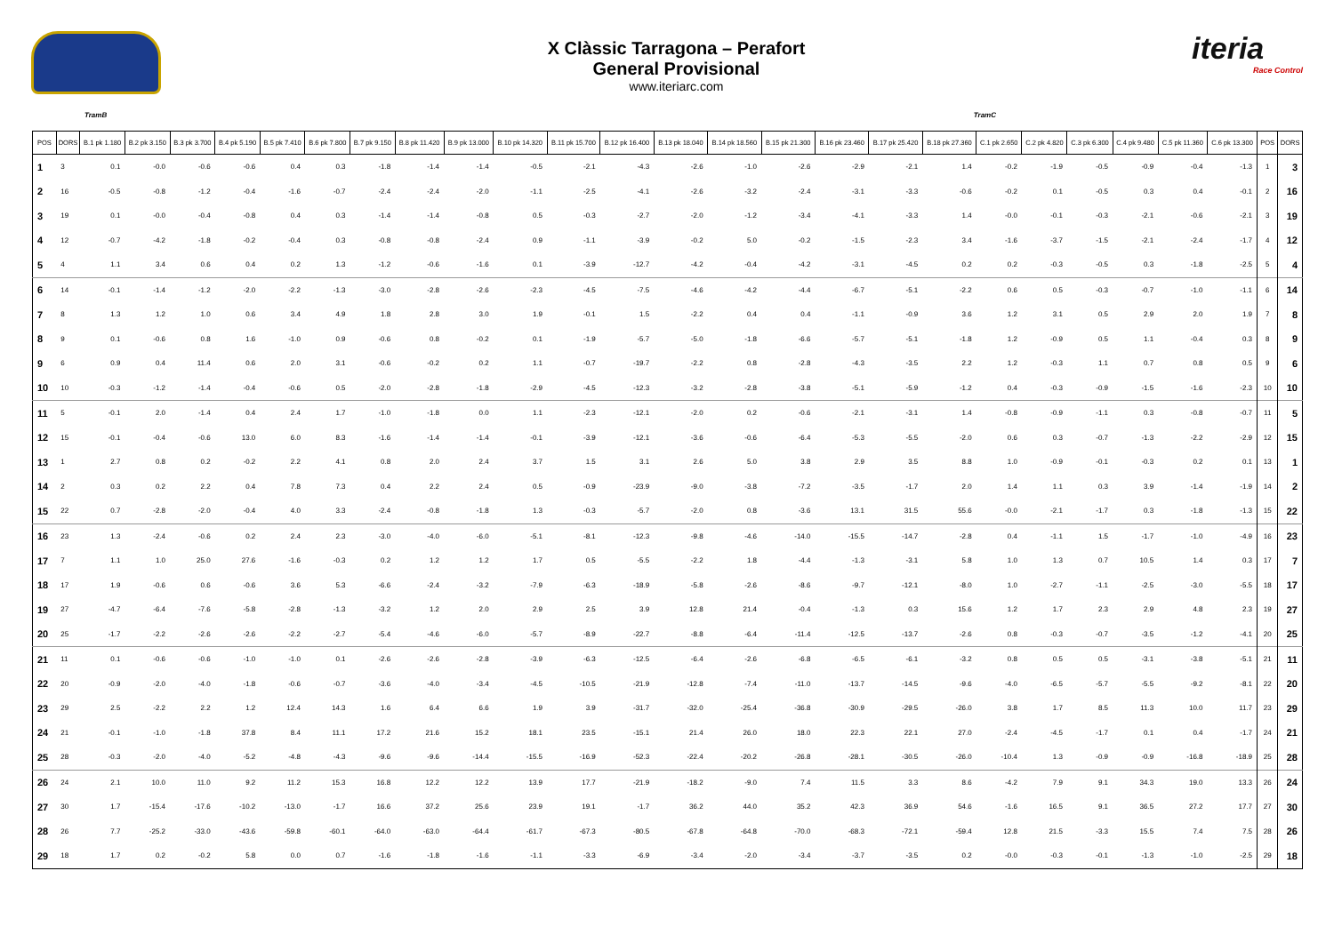X Clàssic Tarragona – Perafort
General Provisional
www.iteriarc.com
iteria
Race Control
TramB TramC
| POS | DORS | B.1 pk 1.180 | B.2 pk 3.150 | B.3 pk 3.700 | B.4 pk 5.190 | B.5 pk 7.410 | B.6 pk 7.800 | B.7 pk 9.150 | B.8 pk 11.420 | B.9 pk 13.000 | B.10 pk 14.320 | B.11 pk 15.700 | B.12 pk 16.400 | B.13 pk 18.040 | B.14 pk 18.560 | B.15 pk 21.300 | B.16 pk 23.460 | B.17 pk 25.420 | B.18 pk 27.360 | C.1 pk 2.650 | C.2 pk 4.820 | C.3 pk 6.300 | C.4 pk 9.480 | C.5 pk 11.360 | C.6 pk 13.300 | POS | DORS |
| --- | --- | --- | --- | --- | --- | --- | --- | --- | --- | --- | --- | --- | --- | --- | --- | --- | --- | --- | --- | --- | --- | --- | --- | --- | --- | --- | --- |
| 1 | 3 | 0.1 | -0.0 | -0.6 | -0.6 | 0.4 | 0.3 | -1.8 | -1.4 | -1.4 | -0.5 | -2.1 | -4.3 | -2.6 | -1.0 | -2.6 | -2.9 | -2.1 | 1.4 | -0.2 | -1.9 | -0.5 | -0.9 | -0.4 | -1.3 | 1 | 3 |
| 2 | 16 | -0.5 | -0.8 | -1.2 | -0.4 | -1.6 | -0.7 | -2.4 | -2.4 | -2.0 | -1.1 | -2.5 | -4.1 | -2.6 | -3.2 | -2.4 | -3.1 | -3.3 | -0.6 | -0.2 | 0.1 | -0.5 | 0.3 | 0.4 | -0.1 | 2 | 16 |
| 3 | 19 | 0.1 | -0.0 | -0.4 | -0.8 | 0.4 | 0.3 | -1.4 | -1.4 | -0.8 | 0.5 | -0.3 | -2.7 | -2.0 | -1.2 | -3.4 | -4.1 | -3.3 | 1.4 | -0.0 | -0.1 | -0.3 | -2.1 | -0.6 | -2.1 | 3 | 19 |
| 4 | 12 | -0.7 | -4.2 | -1.8 | -0.2 | -0.4 | 0.3 | -0.8 | -0.8 | -2.4 | 0.9 | -1.1 | -3.9 | -0.2 | 5.0 | -0.2 | -1.5 | -2.3 | 3.4 | -1.6 | -3.7 | -1.5 | -2.1 | -2.4 | -1.7 | 4 | 12 |
| 5 | 4 | 1.1 | 3.4 | 0.6 | 0.4 | 0.2 | 1.3 | -1.2 | -0.6 | -1.6 | 0.1 | -3.9 | -12.7 | -4.2 | -0.4 | -4.2 | -3.1 | -4.5 | 0.2 | 0.2 | -0.3 | -0.5 | 0.3 | -1.8 | -2.5 | 5 | 4 |
| 6 | 14 | -0.1 | -1.4 | -1.2 | -2.0 | -2.2 | -1.3 | -3.0 | -2.8 | -2.6 | -2.3 | -4.5 | -7.5 | -4.6 | -4.2 | -4.4 | -6.7 | -5.1 | -2.2 | 0.6 | 0.5 | -0.3 | -0.7 | -1.0 | -1.1 | 6 | 14 |
| 7 | 8 | 1.3 | 1.2 | 1.0 | 0.6 | 3.4 | 4.9 | 1.8 | 2.8 | 3.0 | 1.9 | -0.1 | 1.5 | -2.2 | 0.4 | 0.4 | -1.1 | -0.9 | 3.6 | 1.2 | 3.1 | 0.5 | 2.9 | 2.0 | 1.9 | 7 | 8 |
| 8 | 9 | 0.1 | -0.6 | 0.8 | 1.6 | -1.0 | 0.9 | -0.6 | 0.8 | -0.2 | 0.1 | -1.9 | -5.7 | -5.0 | -1.8 | -6.6 | -5.7 | -5.1 | -1.8 | 1.2 | -0.9 | 0.5 | 1.1 | -0.4 | 0.3 | 8 | 9 |
| 9 | 6 | 0.9 | 0.4 | 11.4 | 0.6 | 2.0 | 3.1 | -0.6 | -0.2 | 0.2 | 1.1 | -0.7 | -19.7 | -2.2 | 0.8 | -2.8 | -4.3 | -3.5 | 2.2 | 1.2 | -0.3 | 1.1 | 0.7 | 0.8 | 0.5 | 9 | 6 |
| 10 | 10 | -0.3 | -1.2 | -1.4 | -0.4 | -0.6 | 0.5 | -2.0 | -2.8 | -1.8 | -2.9 | -4.5 | -12.3 | -3.2 | -2.8 | -3.8 | -5.1 | -5.9 | -1.2 | 0.4 | -0.3 | -0.9 | -1.5 | -1.6 | -2.3 | 10 | 10 |
| 11 | 5 | -0.1 | 2.0 | -1.4 | 0.4 | 2.4 | 1.7 | -1.0 | -1.8 | 0.0 | 1.1 | -2.3 | -12.1 | -2.0 | 0.2 | -0.6 | -2.1 | -3.1 | 1.4 | -0.8 | -0.9 | -1.1 | 0.3 | -0.8 | -0.7 | 11 | 5 |
| 12 | 15 | -0.1 | -0.4 | -0.6 | 13.0 | 6.0 | 8.3 | -1.6 | -1.4 | -1.4 | -0.1 | -3.9 | -12.1 | -3.6 | -0.6 | -6.4 | -5.3 | -5.5 | -2.0 | 0.6 | 0.3 | -0.7 | -1.3 | -2.2 | -2.9 | 12 | 15 |
| 13 | 1 | 2.7 | 0.8 | 0.2 | -0.2 | 2.2 | 4.1 | 0.8 | 2.0 | 2.4 | 3.7 | 1.5 | 3.1 | 2.6 | 5.0 | 3.8 | 2.9 | 3.5 | 8.8 | 1.0 | -0.9 | -0.1 | -0.3 | 0.2 | 0.1 | 13 | 1 |
| 14 | 2 | 0.3 | 0.2 | 2.2 | 0.4 | 7.8 | 7.3 | 0.4 | 2.2 | 2.4 | 0.5 | -0.9 | -23.9 | -9.0 | -3.8 | -7.2 | -3.5 | -1.7 | 2.0 | 1.4 | 1.1 | 0.3 | 3.9 | -1.4 | -1.9 | 14 | 2 |
| 15 | 22 | 0.7 | -2.8 | -2.0 | -0.4 | 4.0 | 3.3 | -2.4 | -0.8 | -1.8 | 1.3 | -0.3 | -5.7 | -2.0 | 0.8 | -3.6 | 13.1 | 31.5 | 55.6 | -0.0 | -2.1 | -1.7 | 0.3 | -1.8 | -1.3 | 15 | 22 |
| 16 | 23 | 1.3 | -2.4 | -0.6 | 0.2 | 2.4 | 2.3 | -3.0 | -4.0 | -6.0 | -5.1 | -8.1 | -12.3 | -9.8 | -4.6 | -14.0 | -15.5 | -14.7 | -2.8 | 0.4 | -1.1 | 1.5 | -1.7 | -1.0 | -4.9 | 16 | 23 |
| 17 | 7 | 1.1 | 1.0 | 25.0 | 27.6 | -1.6 | -0.3 | 0.2 | 1.2 | 1.2 | 1.7 | 0.5 | -5.5 | -2.2 | 1.8 | -4.4 | -1.3 | -3.1 | 5.8 | 1.0 | 1.3 | 0.7 | 10.5 | 1.4 | 0.3 | 17 | 7 |
| 18 | 17 | 1.9 | -0.6 | 0.6 | -0.6 | 3.6 | 5.3 | -6.6 | -2.4 | -3.2 | -7.9 | -6.3 | -18.9 | -5.8 | -2.6 | -8.6 | -9.7 | -12.1 | -8.0 | 1.0 | -2.7 | -1.1 | -2.5 | -3.0 | -5.5 | 18 | 17 |
| 19 | 27 | -4.7 | -6.4 | -7.6 | -5.8 | -2.8 | -1.3 | -3.2 | 1.2 | 2.0 | 2.9 | 2.5 | 3.9 | 12.8 | 21.4 | -0.4 | -1.3 | 0.3 | 15.6 | 1.2 | 1.7 | 2.3 | 2.9 | 4.8 | 2.3 | 19 | 27 |
| 20 | 25 | -1.7 | -2.2 | -2.6 | -2.6 | -2.2 | -2.7 | -5.4 | -4.6 | -6.0 | -5.7 | -8.9 | -22.7 | -8.8 | -6.4 | -11.4 | -12.5 | -13.7 | -2.6 | 0.8 | -0.3 | -0.7 | -3.5 | -1.2 | -4.1 | 20 | 25 |
| 21 | 11 | 0.1 | -0.6 | -0.6 | -1.0 | -1.0 | 0.1 | -2.6 | -2.6 | -2.8 | -3.9 | -6.3 | -12.5 | -6.4 | -2.6 | -6.8 | -6.5 | -6.1 | -3.2 | 0.8 | 0.5 | 0.5 | -3.1 | -3.8 | -5.1 | 21 | 11 |
| 22 | 20 | -0.9 | -2.0 | -4.0 | -1.8 | -0.6 | -0.7 | -3.6 | -4.0 | -3.4 | -4.5 | -10.5 | -21.9 | -12.8 | -7.4 | -11.0 | -13.7 | -14.5 | -9.6 | -4.0 | -6.5 | -5.7 | -5.5 | -9.2 | -8.1 | 22 | 20 |
| 23 | 29 | 2.5 | -2.2 | 2.2 | 1.2 | 12.4 | 14.3 | 1.6 | 6.4 | 6.6 | 1.9 | 3.9 | -31.7 | -32.0 | -25.4 | -36.8 | -30.9 | -29.5 | -26.0 | 3.8 | 1.7 | 8.5 | 11.3 | 10.0 | 11.7 | 23 | 29 |
| 24 | 21 | -0.1 | -1.0 | -1.8 | 37.8 | 8.4 | 11.1 | 17.2 | 21.6 | 15.2 | 18.1 | 23.5 | -15.1 | 21.4 | 26.0 | 18.0 | 22.3 | 22.1 | 27.0 | -2.4 | -4.5 | -1.7 | 0.1 | 0.4 | -1.7 | 24 | 21 |
| 25 | 28 | -0.3 | -2.0 | -4.0 | -5.2 | -4.8 | -4.3 | -9.6 | -9.6 | -14.4 | -15.5 | -16.9 | -52.3 | -22.4 | -20.2 | -26.8 | -28.1 | -30.5 | -26.0 | -10.4 | 1.3 | -0.9 | -0.9 | -16.8 | -18.9 | 25 | 28 |
| 26 | 24 | 2.1 | 10.0 | 11.0 | 9.2 | 11.2 | 15.3 | 16.8 | 12.2 | 12.2 | 13.9 | 17.7 | -21.9 | -18.2 | -9.0 | 7.4 | 11.5 | 3.3 | 8.6 | -4.2 | 7.9 | 9.1 | 34.3 | 19.0 | 13.3 | 26 | 24 |
| 27 | 30 | 1.7 | -15.4 | -17.6 | -10.2 | -13.0 | -1.7 | 16.6 | 37.2 | 25.6 | 23.9 | 19.1 | -1.7 | 36.2 | 44.0 | 35.2 | 42.3 | 36.9 | 54.6 | -1.6 | 16.5 | 9.1 | 36.5 | 27.2 | 17.7 | 27 | 30 |
| 28 | 26 | 7.7 | -25.2 | -33.0 | -43.6 | -59.8 | -60.1 | -64.0 | -63.0 | -64.4 | -61.7 | -67.3 | -80.5 | -67.8 | -64.8 | -70.0 | -68.3 | -72.1 | -59.4 | 12.8 | 21.5 | -3.3 | 15.5 | 7.4 | 7.5 | 28 | 26 |
| 29 | 18 | 1.7 | 0.2 | -0.2 | 5.8 | 0.0 | 0.7 | -1.6 | -1.8 | -1.6 | -1.1 | -3.3 | -6.9 | -3.4 | -2.0 | -3.4 | -3.7 | -3.5 | 0.2 | -0.0 | -0.3 | -0.1 | -1.3 | -1.0 | -2.5 | 29 | 18 |